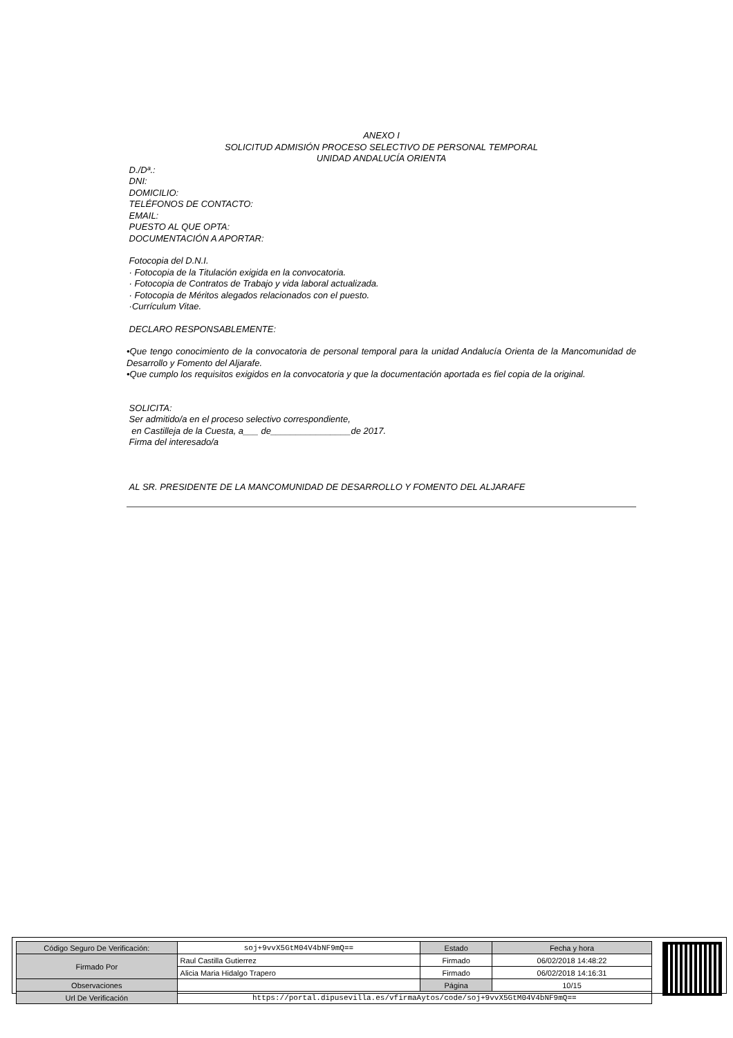ANEXO I
SOLICITUD ADMISIÓN PROCESO SELECTIVO DE PERSONAL TEMPORAL
UNIDAD ANDALUCÍA ORIENTA
D./Dª.:
DNI:
DOMICILIO:
TELÉFONOS DE CONTACTO:
EMAIL:
PUESTO AL QUE OPTA:
DOCUMENTACIÓN A APORTAR:
Fotocopia del D.N.I.
· Fotocopia de la Titulación exigida en la convocatoria.
· Fotocopia de Contratos de Trabajo y vida laboral actualizada.
· Fotocopia de Méritos alegados relacionados con el puesto.
·Currículum Vitae.
DECLARO RESPONSABLEMENTE:
•Que tengo conocimiento de la convocatoria de personal temporal para la unidad Andalucía Orienta de la Mancomunidad de Desarrollo y Fomento del Aljarafe.
•Que cumplo los requisitos exigidos en la convocatoria y que la documentación aportada es fiel copia de la original.
SOLICITA:
Ser admitido/a en el proceso selectivo correspondiente,
en Castilleja de la Cuesta, a___ de________________de 2017.
Firma del interesado/a
AL SR. PRESIDENTE DE LA MANCOMUNIDAD DE DESARROLLO Y FOMENTO DEL ALJARAFE
| Código Seguro De Verificación: | soj+9vvX5GtM04V4bNF9mQ== | Estado | Fecha y hora |
| Firmado Por | Raul Castilla Gutierrez | Firmado | 06/02/2018 14:48:22 |
| | Alicia Maria Hidalgo Trapero | Firmado | 06/02/2018 14:16:31 |
| Observaciones | | Página | 10/15 |
| Url De Verificación | https://portal.dipusevilla.es/vfirmaAytos/code/soj+9vvX5GtM04V4bNF9mQ== | | |